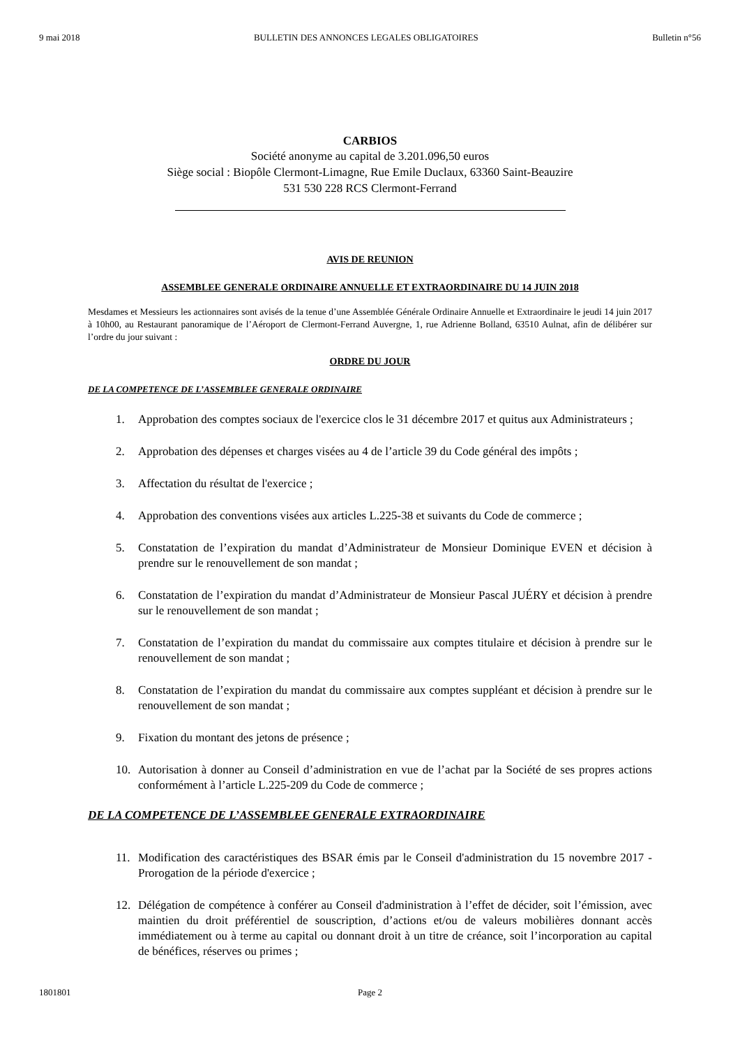9 mai 2018 BULLETIN DES ANNONCES LEGALES OBLIGATOIRES Bulletin n°56
CARBIOS
Société anonyme au capital de 3.201.096,50 euros
Siège social : Biopôle Clermont-Limagne, Rue Emile Duclaux, 63360 Saint-Beauzire
531 530 228 RCS Clermont-Ferrand
AVIS DE REUNION
ASSEMBLEE GENERALE ORDINAIRE ANNUELLE ET EXTRAORDINAIRE DU 14 JUIN 2018
Mesdames et Messieurs les actionnaires sont avisés de la tenue d’une Assemblée Générale Ordinaire Annuelle et Extraordinaire le jeudi 14 juin 2017 à 10h00, au Restaurant panoramique de l’Aéroport de Clermont-Ferrand Auvergne, 1, rue Adrienne Bolland, 63510 Aulnat, afin de délibérer sur l’ordre du jour suivant :
ORDRE DU JOUR
DE LA COMPETENCE DE L’ASSEMBLEE GENERALE ORDINAIRE
1. Approbation des comptes sociaux de l'exercice clos le 31 décembre 2017 et quitus aux Administrateurs ;
2. Approbation des dépenses et charges visées au 4 de l’article 39 du Code général des impôts ;
3. Affectation du résultat de l'exercice ;
4. Approbation des conventions visées aux articles L.225-38 et suivants du Code de commerce ;
5. Constatation de l’expiration du mandat d’Administrateur de Monsieur Dominique EVEN et décision à prendre sur le renouvellement de son mandat ;
6. Constatation de l’expiration du mandat d’Administrateur de Monsieur Pascal JUÉRY et décision à prendre sur le renouvellement de son mandat ;
7. Constatation de l’expiration du mandat du commissaire aux comptes titulaire et décision à prendre sur le renouvellement de son mandat ;
8. Constatation de l’expiration du mandat du commissaire aux comptes suppléant et décision à prendre sur le renouvellement de son mandat ;
9. Fixation du montant des jetons de présence ;
10. Autorisation à donner au Conseil d’administration en vue de l’achat par la Société de ses propres actions conformément à l’article L.225-209 du Code de commerce ;
DE LA COMPETENCE DE L’ASSEMBLEE GENERALE EXTRAORDINAIRE
11. Modification des caractéristiques des BSAR émis par le Conseil d'administration du 15 novembre 2017 - Prorogation de la période d'exercice ;
12. Délégation de compétence à conférer au Conseil d'administration à l’effet de décider, soit l’émission, avec maintien du droit préférentiel de souscription, d’actions et/ou de valeurs mobilières donnant accès immédiatement ou à terme au capital ou donnant droit à un titre de créance, soit l’incorporation au capital de bénéfices, réserves ou primes ;
1801801 Page 2